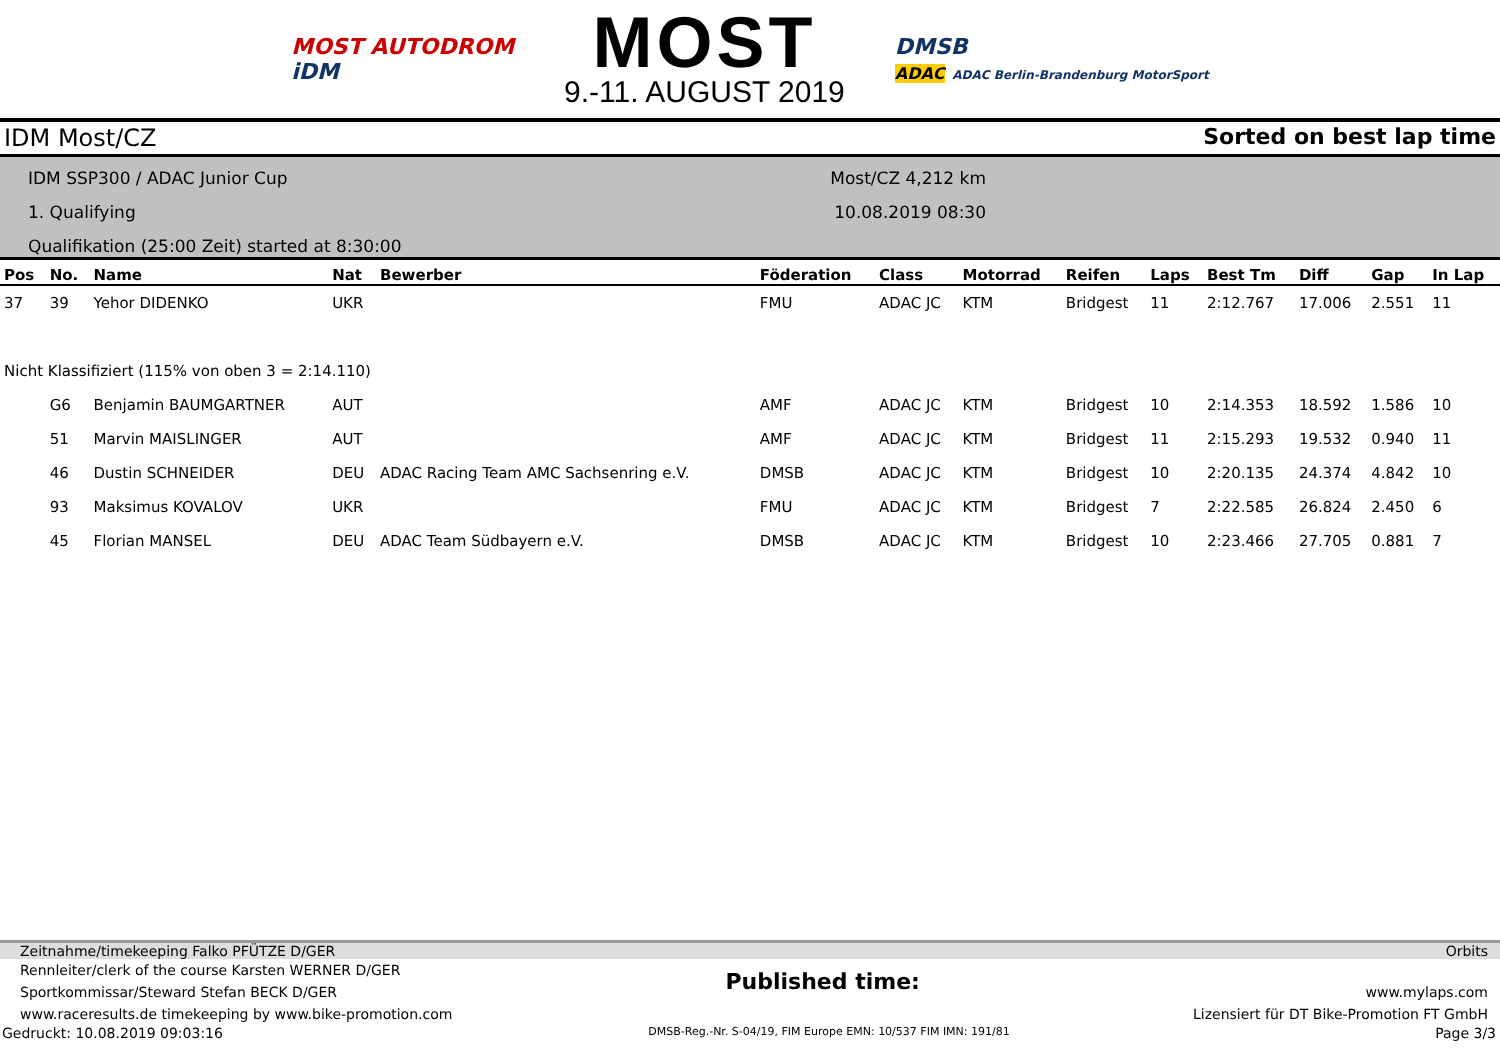MOST AUTODROM
iDM
MOST
9.-11. AUGUST 2019
DMSB
ADAC ADAC Berlin-Brandenburg MotorSport
IDM Most/CZ Sorted on best lap time
IDM SSP300 / ADAC Junior Cup
1. Qualifying
Qualifikation (25:00 Zeit) started at 8:30:00
Most/CZ 4,212 km
10.08.2019 08:30
| Pos | No. | Name | Nat | Bewerber | Föderation | Class | Motorrad | Reifen | Laps | Best Tm | Diff | Gap | In Lap |
| --- | --- | --- | --- | --- | --- | --- | --- | --- | --- | --- | --- | --- | --- |
| 37 | 39 | Yehor DIDENKO | UKR | | FMU | ADAC JC | KTM | Bridgest | 11 | 2:12.767 | 17.006 | 2.551 | 11 |
| Nicht Klassifiziert (115% von oben 3 = 2:14.110) | | | | | | | | | | | | | |
| | G6 | Benjamin BAUMGARTNER | AUT | | AMF | ADAC JC | KTM | Bridgest | 10 | 2:14.353 | 18.592 | 1.586 | 10 |
| | 51 | Marvin MAISLINGER | AUT | | AMF | ADAC JC | KTM | Bridgest | 11 | 2:15.293 | 19.532 | 0.940 | 11 |
| | 46 | Dustin SCHNEIDER | DEU | ADAC Racing Team AMC Sachsenring e.V. | DMSB | ADAC JC | KTM | Bridgest | 10 | 2:20.135 | 24.374 | 4.842 | 10 |
| | 93 | Maksimus KOVALOV | UKR | | FMU | ADAC JC | KTM | Bridgest | 7 | 2:22.585 | 26.824 | 2.450 | 6 |
| | 45 | Florian MANSEL | DEU | ADAC Team Südbayern e.V. | DMSB | ADAC JC | KTM | Bridgest | 10 | 2:23.466 | 27.705 | 0.881 | 7 |
Zeitnahme/timekeeping Falko PFÜTZE D/GER Orbits
Rennleiter/clerk of the course Karsten WERNER D/GER
Sportkommissar/Steward Stefan BECK D/GER
www.raceresults.de timekeeping by www.bike-promotion.com
Published time:
www.mylaps.com
Lizensiert für DT Bike-Promotion FT GmbH
Gedruckt: 10.08.2019 09:03:16 DMSB-Reg.-Nr. S-04/19, FIM Europe EMN: 10/537 FIM IMN: 191/81 Page 3/3